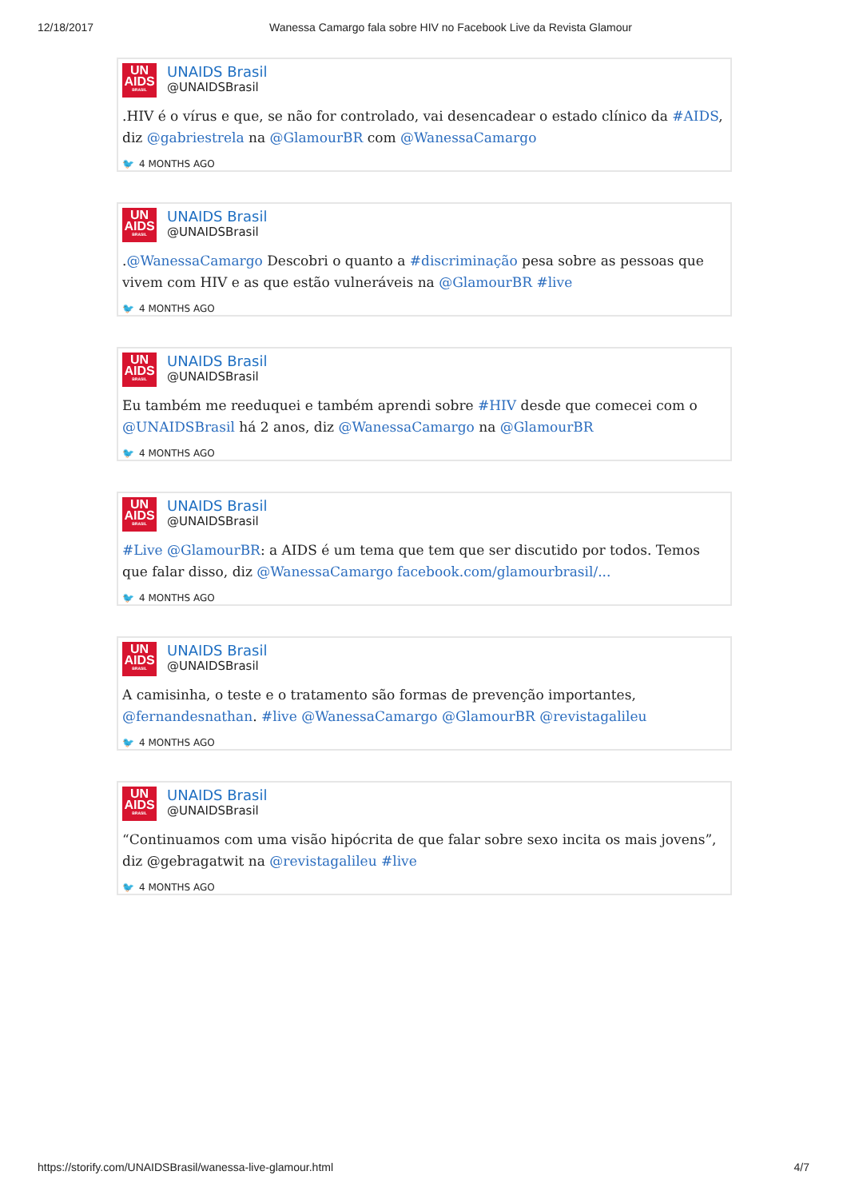12/18/2017 Wanessa Camargo fala sobre HIV no Facebook Live da Revista Glamour
UN
AIDS
BRASIL
UNAIDS Brasil
@UNAIDSBrasil
.HIV é o vírus e que, se não for controlado, vai desencadear o estado clínico da #AIDS, diz @gabriestrela na @GlamourBR com @WanessaCamargo
🐦 4 MONTHS AGO
UN
AIDS
BRASIL
UNAIDS Brasil
@UNAIDSBrasil
.@WanessaCamargo Descobri o quanto a #discriminação pesa sobre as pessoas que vivem com HIV e as que estão vulneráveis na @GlamourBR #live
🐦 4 MONTHS AGO
UN
AIDS
BRASIL
UNAIDS Brasil
@UNAIDSBrasil
Eu também me reeduquei e também aprendi sobre #HIV desde que comecei com o @UNAIDSBrasil há 2 anos, diz @WanessaCamargo na @GlamourBR
🐦 4 MONTHS AGO
UN
AIDS
BRASIL
UNAIDS Brasil
@UNAIDSBrasil
#Live @GlamourBR: a AIDS é um tema que tem que ser discutido por todos. Temos que falar disso, diz @WanessaCamargo facebook.com/glamourbrasil/...
🐦 4 MONTHS AGO
UN
AIDS
BRASIL
UNAIDS Brasil
@UNAIDSBrasil
A camisinha, o teste e o tratamento são formas de prevenção importantes, @fernandesnathan. #live @WanessaCamargo @GlamourBR @revistagalileu
🐦 4 MONTHS AGO
UN
AIDS
BRASIL
UNAIDS Brasil
@UNAIDSBrasil
“Continuamos com uma visão hipócrita de que falar sobre sexo incita os mais jovens”, diz @gebragatwit na @revistagalileu #live
🐦 4 MONTHS AGO
https://storify.com/UNAIDSBrasil/wanessa-live-glamour.html
4/7